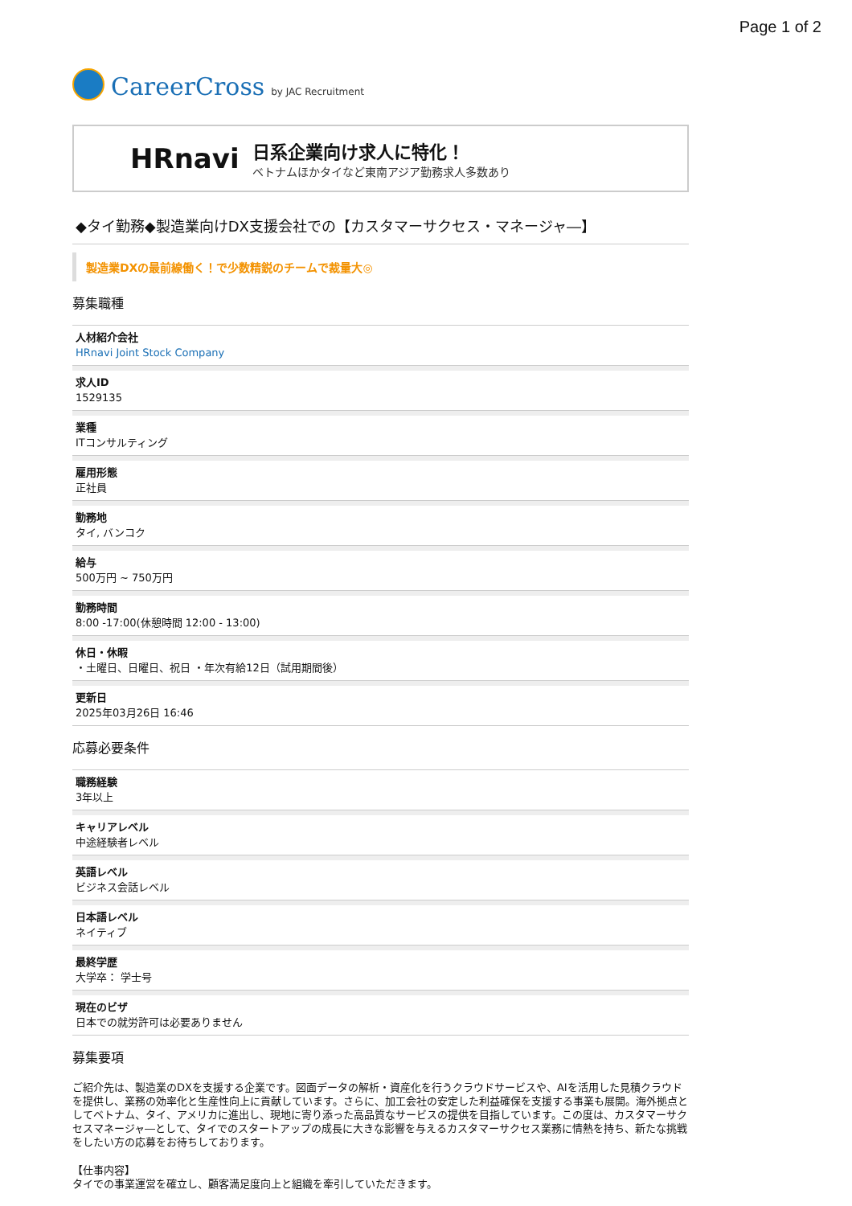Page 1 of 2
CareerCross by JAC Recruitment
HRnavi
日系企業向け求人に特化！
ベトナムほかタイなど東南アジア勤務求人多数あり
◆タイ勤務◆製造業向けDX支援会社での【カスタマーサクセス・マネージャ―】
製造業DXの最前線働く！で少数精鋭のチームで裁量大◎
募集職種
人材紹介会社
HRnavi Joint Stock Company
求人ID
1529135
業種
ITコンサルティング
雇用形態
正社員
勤務地
タイ, バンコク
給与
500万円 ~ 750万円
勤務時間
8:00 -17:00(休憩時間 12:00 - 13:00)
休日・休暇
・土曜日、日曜日、祝日 ・年次有給12日（試用期間後）
更新日
2025年03月26日 16:46
応募必要条件
職務経験
3年以上
キャリアレベル
中途経験者レベル
英語レベル
ビジネス会話レベル
日本語レベル
ネイティブ
最終学歴
大学卒： 学士号
現在のビザ
日本での就労許可は必要ありません
募集要項
ご紹介先は、製造業のDXを支援する企業です。図面データの解析・資産化を行うクラウドサービスや、AIを活用した見積クラウドを提供し、業務の効率化と生産性向上に貢献しています。さらに、加工会社の安定した利益確保を支援する事業も展開。海外拠点としてベトナム、タイ、アメリカに進出し、現地に寄り添った高品質なサービスの提供を目指しています。この度は、カスタマーサクセスマネージャ―として、タイでのスタートアップの成長に大きな影響を与えるカスタマーサクセス業務に情熱を持ち、新たな挑戦をしたい方の応募をお待ちしております。
【仕事内容】
タイでの事業運営を確立し、顧客満足度向上と組織を牽引していただきます。